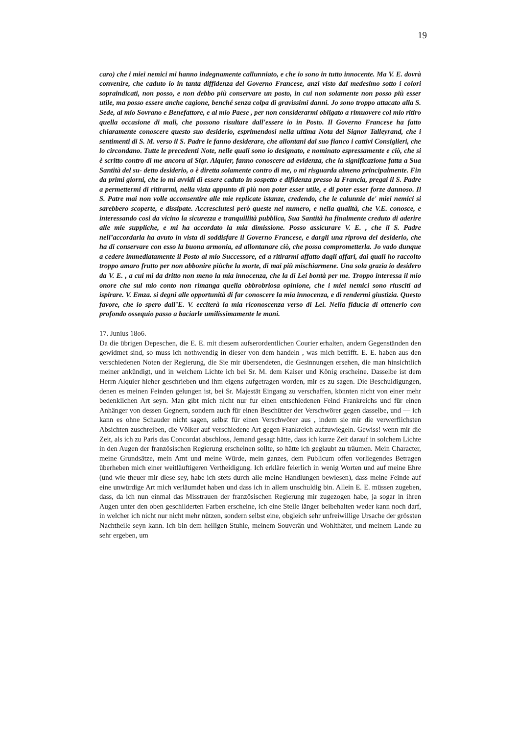19
caro) che i miei nemici mi hanno indegnamente callunniato, e che io sono in tutto innocente. Ma V. E. dovrà convenire, che caduto io in tanta diffidenza del Governo Francese, anzi visto dal medesimo sotto i colori sopraindicati, non posso, e non debbo più conservare un posto, in cui non solamente non posso più esser utile, ma posso essere anche cagione, benché senza colpa di gravissimi danni. Jo sono troppo attacato alla S. Sede, al mio Sovrano e Benefattore, e al mio Paese , per non considerarmi obligato a rimuovere col mio ritiro quella occasione di mali, che possono risultare dall'essere io in Posto. Il Governo Francese ha fatto chiaramente conoscere questo suo desiderio, esprimendosi nella ultima Nota del Signor Talleyrand, che i sentimenti di S. M. verso il S. Padre le fanno desiderare, che allontani dal suo fianco i cattivi Consiglieri, che lo circondano. Tutte le precedenti Note, nelle quali sono io designato, e nominato espressamente e ciò, che si è scritto contro di me ancora al Sigr. Alquier, fanno conoscere ad evidenza, che la significazione fatta a Sua Santità del su- detto desiderio, o è diretta solamente contro di me, o mi risguarda almeno principalmente. Fin da primi giorni, che io mi avvidi di essere caduto in sospetto e difidenza presso la Francia, pregai il S. Padre a permettermi di ritirarmi, nella vista appunto di più non poter esser utile, e di poter esser forze dannoso. Il S. Patre mai non volle acconsentire alle mie replicate istanze, credendo, che le calunnie de' miei nemici si sarebbero scoperte, e dissipate. Accresciutesi però queste nel numero, e nella qualità, che V.E. conosce, e interessando cosi da vicino la sicurezza e tranquillità pubblica, Sua Santità ha finalmente creduto di aderire alle mie suppliche, e mi ha accordato la mia dimissione. Posso assicurare V. E. , che il S. Padre nell’accordarla ha avuto in vista di soddisfare il Governo Francese, e dargli una riprova del desiderio, che ha di conservare con esso la buona armonia, ed allontanare ciò, che possa comprometterla. Jo vado dunque a cedere immediatamente il Posto al mio Successore, ed a ritirarmi affatto dagli affari, dai quali ho raccolto troppo amaro frutto per non abbonire piùche la morte, di mai più mischiarmene. Una sola grazia io desidero da V. E. , a cui mi da dritto non meno la mia innocenza, che la di Lei bontà per me. Troppo interessa il mio onore che sul mio conto non rimanga quella obbrobriosa opinione, che i miei nemici sono riusciti ad ispirare. V. Emza. si degni alle opportunità di far conoscere la mia innocenza, e di rendermi giustizia. Questo favore, che io spero dall’E. V. ecciterà la mia riconoscenza verso di Lei. Nella fiducia di ottenerlo con profondo ossequio passo a baciarle umilissimamente le mani.
17. Junius 18o6.
Da die übrigen Depeschen, die E. E. mit diesem aufserordentlichen Courier erhalten, andern Gegenständen den gewidmet sind, so muss ich nothwendig in dieser von dem handeln , was mich betrifft. E. E. haben aus den verschiedenen Noten der Regierung, die Sie mir übersendeten, die Gesinnungen ersehen, die man hinsichtlich meiner ankündigt, und in welchem Lichte ich bei Sr. M. dem Kaiser und König erscheine. Dasselbe ist dem Herrn Alquier hieher geschrieben und ihm eigens aufgetragen worden, mir es zu sagen. Die Beschuldigungen, denen es meinen Feinden gelungen ist, bei Sr. Majestät Eingang zu verschaffen, könnten nicht von einer mehr bedenklichen Art seyn. Man gibt mich nicht nur fur einen entschiedenen Feind Frankreichs und für einen Anhänger von dessen Gegnern, sondern auch für einen Beschützer der Verschwörer gegen dasselbe, und — ich kann es ohne Schauder nicht sagen, selbst für einen Verschwörer aus , indem sie mir die verwerflichsten Absichten zuschreiben, die Völker auf verschiedene Art gegen Frankreich aufzuwiegeln. Gewiss! wenn mir die Zeit, als ich zu Paris das Concordat abschloss, Jemand gesagt hätte, dass ich kurze Zeit darauf in solchem Lichte in den Augen der französischen Regierung erscheinen sollte, so hätte ich geglaubt zu träumen. Mein Character, meine Grundsätze, mein Amt und meine Würde, mein ganzes, dem Publicum offen vorliegendes Betragen überheben mich einer weitläuftigeren Vertheidigung. Ich erkläre feierlich in wenig Worten und auf meine Ehre (und wie theuer mir diese sey, habe ich stets durch alle meine Handlungen bewiesen), dass meine Feinde auf eine unwürdige Art mich verläumdet haben und dass ich in allem unschuldig bin. Allein E. E. müssen zugeben, dass, da ich nun einmal das Misstrauen der französischen Regierung mir zugezogen habe, ja sogar in ihren Augen unter den oben geschilderten Farben erscheine, ich eine Stelle länger beibehalten weder kann noch darf, in welcher ich nicht nur nicht mehr nützen, sondern selbst eine, obgleich sehr unfreiwillige Ursache der grössten Nachtheile seyn kann. Ich bin dem heiligen Stuhle, meinem Souverän und Wohlthäter, und meinem Lande zu sehr ergeben, um